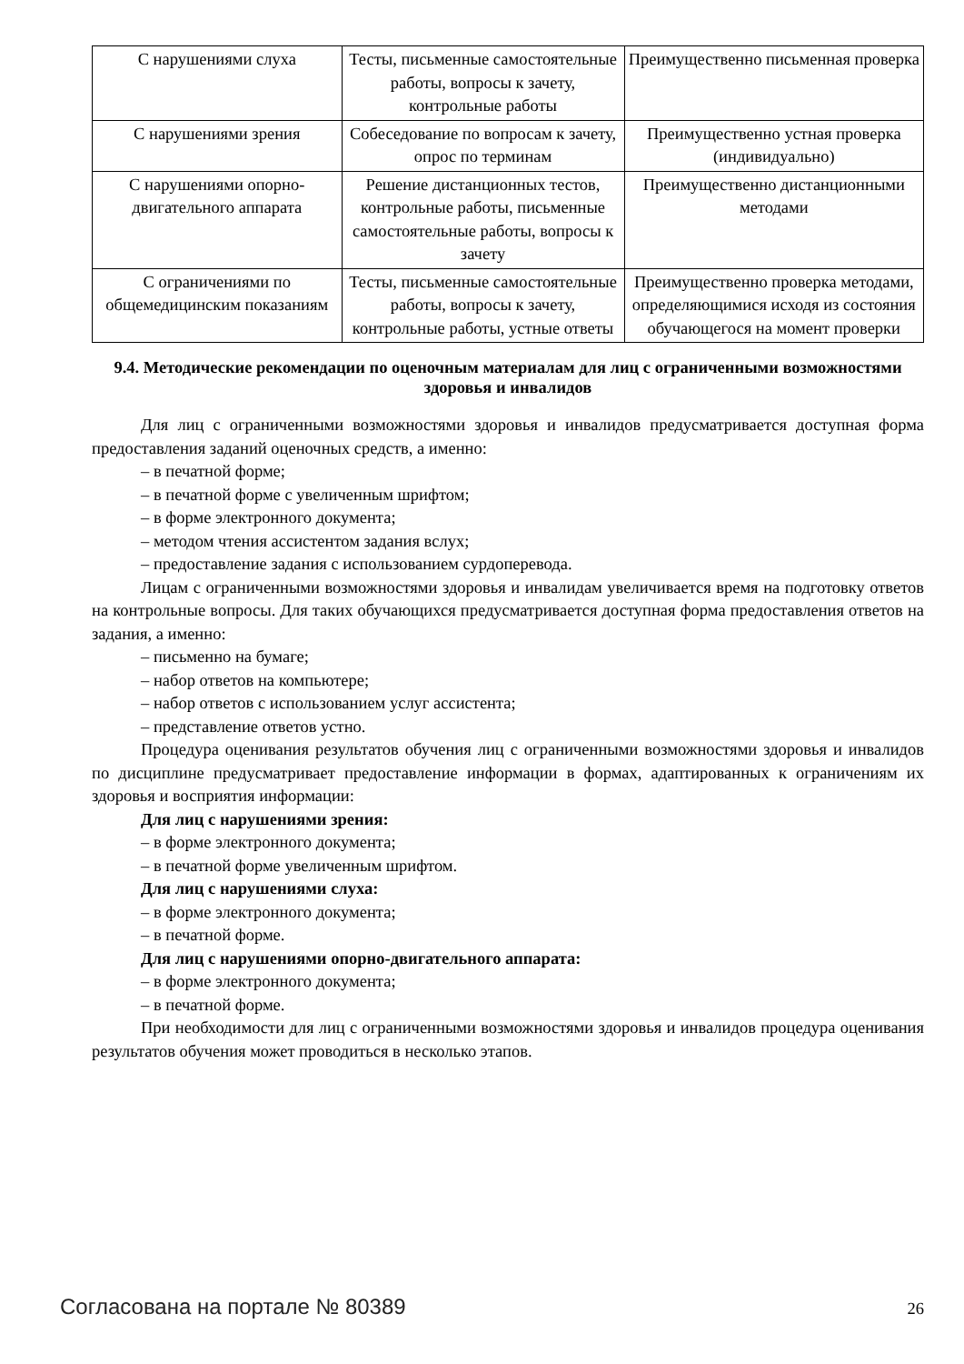| С нарушениями слуха | Тесты, письменные самостоятельные работы, вопросы к зачету, контрольные работы | Преимущественно письменная проверка |
| С нарушениями зрения | Собеседование по вопросам к зачету, опрос по терминам | Преимущественно устная проверка (индивидуально) |
| С нарушениями опорно-двигательного аппарата | Решение дистанционных тестов, контрольные работы, письменные самостоятельные работы, вопросы к зачету | Преимущественно дистанционными методами |
| С ограничениями по общемедицинским показаниям | Тесты, письменные самостоятельные работы, вопросы к зачету, контрольные работы, устные ответы | Преимущественно проверка методами, определяющимися исходя из состояния обучающегося на момент проверки |
9.4. Методические рекомендации по оценочным материалам для лиц с ограниченными возможностями здоровья и инвалидов
Для лиц с ограниченными возможностями здоровья и инвалидов предусматривается доступная форма предоставления заданий оценочных средств, а именно:
– в печатной форме;
– в печатной форме с увеличенным шрифтом;
– в форме электронного документа;
– методом чтения ассистентом задания вслух;
– предоставление задания с использованием сурдоперевода.
Лицам с ограниченными возможностями здоровья и инвалидам увеличивается время на подготовку ответов на контрольные вопросы. Для таких обучающихся предусматривается доступная форма предоставления ответов на задания, а именно:
– письменно на бумаге;
– набор ответов на компьютере;
– набор ответов с использованием услуг ассистента;
– представление ответов устно.
Процедура оценивания результатов обучения лиц с ограниченными возможностями здоровья и инвалидов по дисциплине предусматривает предоставление информации в формах, адаптированных к ограничениям их здоровья и восприятия информации:
Для лиц с нарушениями зрения:
– в форме электронного документа;
– в печатной форме увеличенным шрифтом.
Для лиц с нарушениями слуха:
– в форме электронного документа;
– в печатной форме.
Для лиц с нарушениями опорно-двигательного аппарата:
– в форме электронного документа;
– в печатной форме.
При необходимости для лиц с ограниченными возможностями здоровья и инвалидов процедура оценивания результатов обучения может проводиться в несколько этапов.
Согласована на портале № 80389 26